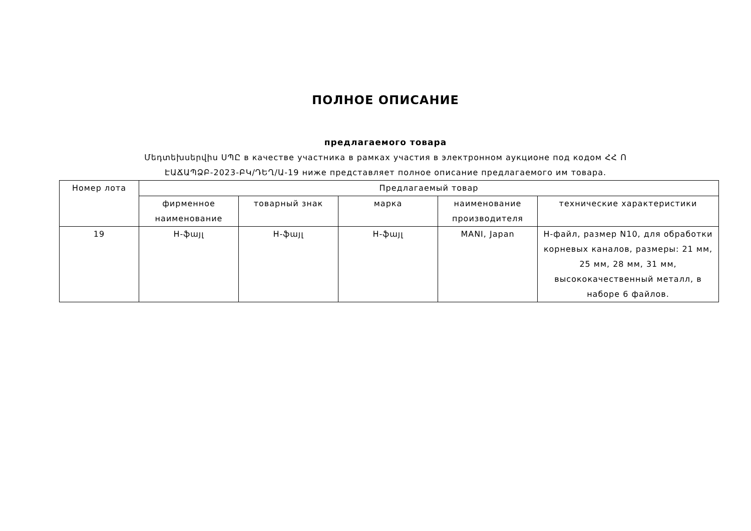ПОЛНОЕ ОПИСАНИЕ
предлагаемого товара
Մեդտեխսերվիս ՍՊԸ в качестве участника в рамках участия в электронном аукционе под кодом ՀՀ Ո
ԷԱՃԱՊՁԲ-2023-ԲԿ/ԴԵՂ/Ա-19 ниже представляет полное описание предлагаемого им товара.
| Номер лота | Предлагаемый товар | | | | |
| --- | --- | --- | --- | --- | --- |
| | фирменное наименование | товарный знак | марка | наименование производителя | технические характеристики |
| 19 | H-ֆայլ | H-ֆայլ | H-ֆայլ | MANI, Japan | H-файл, размер N10, для обработки корневых каналов, размеры: 21 мм, 25 мм, 28 мм, 31 мм, высококачественный металл, в наборе 6 файлов. |